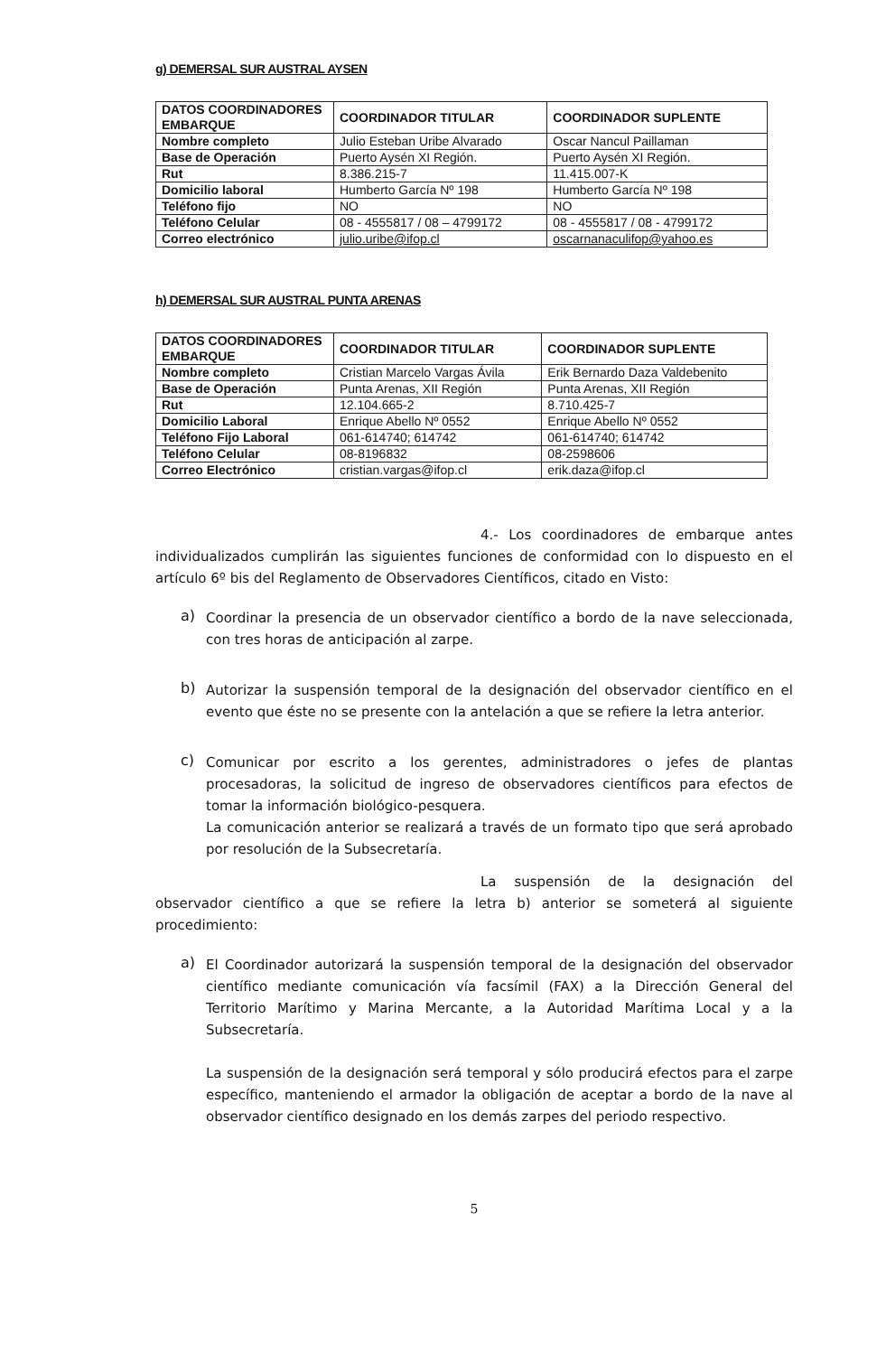g) DEMERSAL SUR AUSTRAL AYSEN
| DATOS COORDINADORES EMBARQUE | COORDINADOR TITULAR | COORDINADOR SUPLENTE |
| --- | --- | --- |
| Nombre completo | Julio Esteban Uribe Alvarado | Oscar Nancul Paillaman |
| Base de Operación | Puerto Aysén XI Región. | Puerto Aysén XI Región. |
| Rut | 8.386.215-7 | 11.415.007-K |
| Domicilio laboral | Humberto García Nº 198 | Humberto García Nº 198 |
| Teléfono fijo | NO | NO |
| Teléfono Celular | 08 - 4555817 / 08 – 4799172 | 08 - 4555817 / 08 - 4799172 |
| Correo electrónico | julio.uribe@ifop.cl | oscarnanaculifop@yahoo.es |
h) DEMERSAL SUR AUSTRAL PUNTA ARENAS
| DATOS COORDINADORES EMBARQUE | COORDINADOR TITULAR | COORDINADOR SUPLENTE |
| --- | --- | --- |
| Nombre completo | Cristian Marcelo Vargas Ávila | Erik Bernardo Daza Valdebenito |
| Base de Operación | Punta Arenas, XII Región | Punta Arenas, XII Región |
| Rut | 12.104.665-2 | 8.710.425-7 |
| Domicilio Laboral | Enrique Abello Nº 0552 | Enrique Abello Nº 0552 |
| Teléfono Fijo Laboral | 061-614740; 614742 | 061-614740; 614742 |
| Teléfono Celular | 08-8196832 | 08-2598606 |
| Correo Electrónico | cristian.vargas@ifop.cl | erik.daza@ifop.cl |
4.- Los coordinadores de embarque antes individualizados cumplirán las siguientes funciones de conformidad con lo dispuesto en el artículo 6º bis del Reglamento de Observadores Científicos, citado en Visto:
a)
Coordinar la presencia de un observador científico a bordo de la nave seleccionada, con tres horas de anticipación al zarpe.
b)
Autorizar la suspensión temporal de la designación del observador científico en el evento que éste no se presente con la antelación a que se refiere la letra anterior.
c)
Comunicar por escrito a los gerentes, administradores o jefes de plantas procesadoras, la solicitud de ingreso de observadores científicos para efectos de tomar la información biológico-pesquera.
La comunicación anterior se realizará a través de un formato tipo que será aprobado por resolución de la Subsecretaría.
La suspensión de la designación del observador científico a que se refiere la letra b) anterior se someterá al siguiente procedimiento:
a)
El Coordinador autorizará la suspensión temporal de la designación del observador científico mediante comunicación vía facsímil (FAX) a la Dirección General del Territorio Marítimo y Marina Mercante, a la Autoridad Marítima Local y a la Subsecretaría.
La suspensión de la designación será temporal y sólo producirá efectos para el zarpe específico, manteniendo el armador la obligación de aceptar a bordo de la nave al observador científico designado en los demás zarpes del periodo respectivo.
5